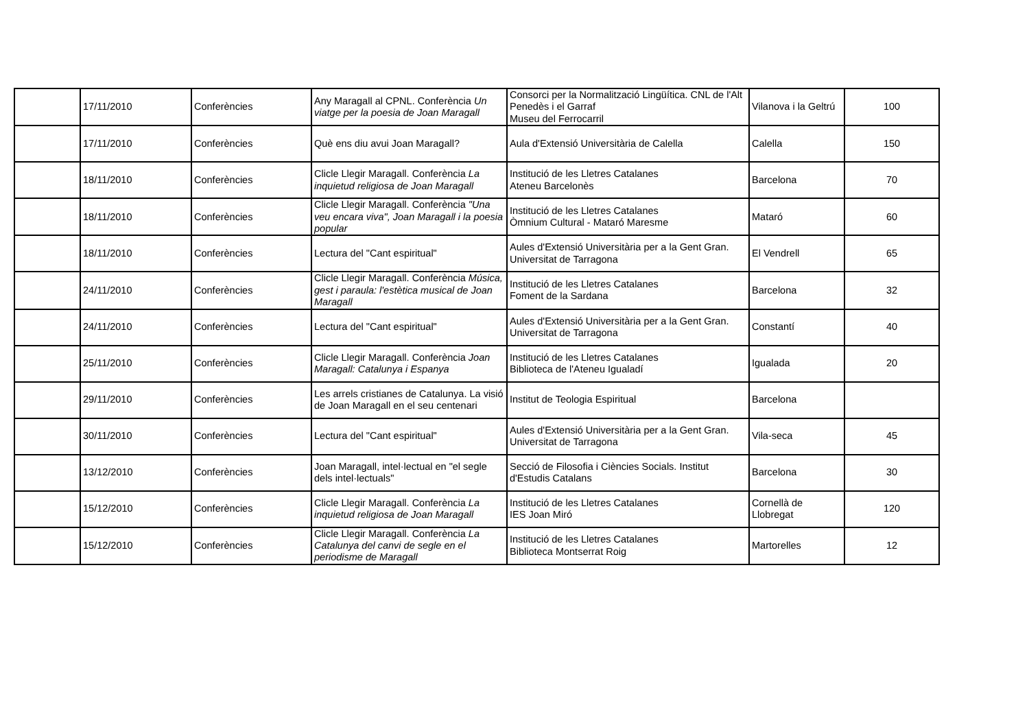| | 17/11/2010 | Conferències | Any Maragall al CPNL. Conferència Un viatge per la poesia de Joan Maragall | Consorci per la Normalització Lingüítica. CNL de l'Alt Penedès i el Garraf Museu del Ferrocarril | Vilanova i la Geltrú | 100 |
| | 17/11/2010 | Conferències | Què ens diu avui Joan Maragall? | Aula d'Extensió Universitària de Calella | Calella | 150 |
| | 18/11/2010 | Conferències | Clicle Llegir Maragall. Conferència La inquietud religiosa de Joan Maragall | Institució de les Lletres Catalanes Ateneu Barcelonès | Barcelona | 70 |
| | 18/11/2010 | Conferències | Clicle Llegir Maragall. Conferència "Una veu encara viva", Joan Maragall i la poesia popular | Institució de les Lletres Catalanes Òmnium Cultural - Mataró Maresme | Mataró | 60 |
| | 18/11/2010 | Conferències | Lectura del "Cant espiritual" | Aules d'Extensió Universitària per a la Gent Gran. Universitat de Tarragona | El Vendrell | 65 |
| | 24/11/2010 | Conferències | Clicle Llegir Maragall. Conferència Música, gest i paraula: l'estètica musical de Joan Maragall | Institució de les Lletres Catalanes Foment de la Sardana | Barcelona | 32 |
| | 24/11/2010 | Conferències | Lectura del "Cant espiritual" | Aules d'Extensió Universitària per a la Gent Gran. Universitat de Tarragona | Constantí | 40 |
| | 25/11/2010 | Conferències | Clicle Llegir Maragall. Conferència Joan Maragall: Catalunya i Espanya | Institució de les Lletres Catalanes Biblioteca de l'Ateneu Igualadí | Igualada | 20 |
| | 29/11/2010 | Conferències | Les arrels cristianes de Catalunya. La visió de Joan Maragall en el seu centenari | Institut de Teologia Espiritual | Barcelona | |
| | 30/11/2010 | Conferències | Lectura del "Cant espiritual" | Aules d'Extensió Universitària per a la Gent Gran. Universitat de Tarragona | Vila-seca | 45 |
| | 13/12/2010 | Conferències | Joan Maragall, intel·lectual en "el segle dels intel·lectuals" | Secció de Filosofia i Ciències Socials. Institut d'Estudis Catalans | Barcelona | 30 |
| | 15/12/2010 | Conferències | Clicle Llegir Maragall. Conferència La inquietud religiosa de Joan Maragall | Institució de les Lletres Catalanes IES Joan Miró | Cornellà de Llobregat | 120 |
| | 15/12/2010 | Conferències | Clicle Llegir Maragall. Conferència La Catalunya del canvi de segle en el periodisme de Maragall | Institució de les Lletres Catalanes Biblioteca Montserrat Roig | Martorelles | 12 |